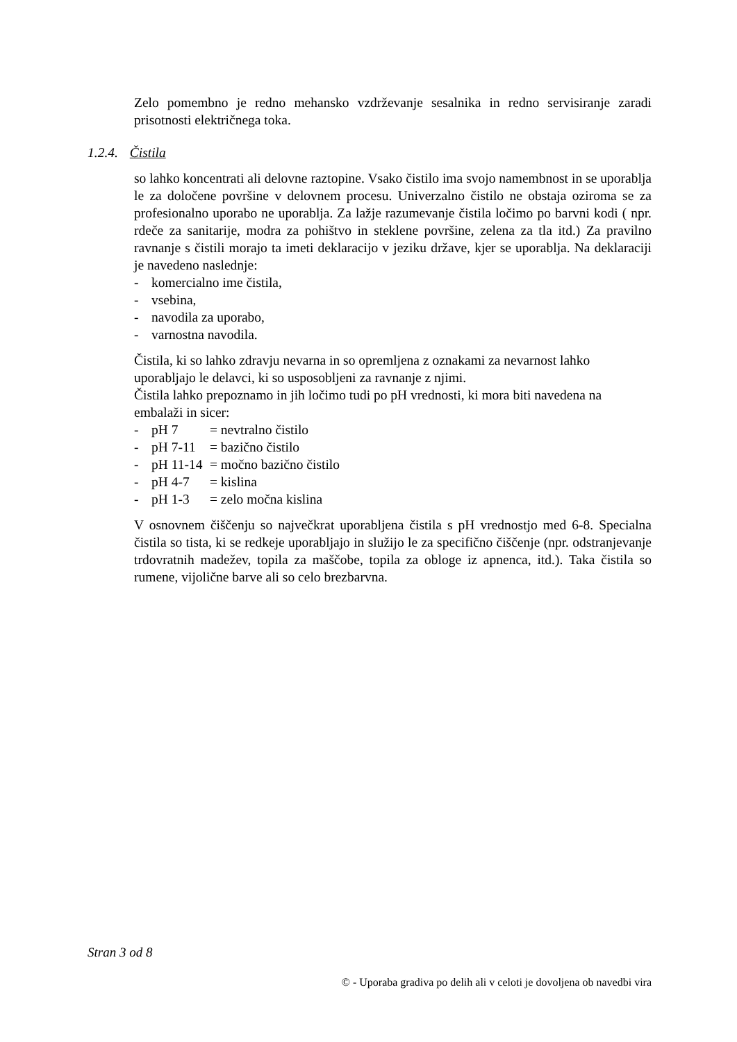Zelo pomembno je redno mehansko vzdrževanje sesalnika in redno servisiranje zaradi prisotnosti električnega toka.
1.2.4. Čistila
so lahko koncentrati ali delovne raztopine. Vsako čistilo ima svojo namembnost in se uporablja le za določene površine v delovnem procesu. Univerzalno čistilo ne obstaja oziroma se za profesionalno uporabo ne uporablja. Za lažje razumevanje čistila ločimo po barvni kodi ( npr. rdeče za sanitarije, modra za pohištvo in steklene površine, zelena za tla itd.) Za pravilno ravnanje s čistili morajo ta imeti deklaracijo v jeziku države, kjer se uporablja. Na deklaraciji je navedeno naslednje:
- komercialno ime čistila,
- vsebina,
- navodila za uporabo,
- varnostna navodila.
Čistila, ki so lahko zdravju nevarna in so opremljena z oznakami za nevarnost lahko uporabljajo le delavci, ki so usposobljeni za ravnanje z njimi.
Čistila lahko prepoznamo in jih ločimo tudi po pH vrednosti, ki mora biti navedena na embalaži in sicer:
- pH 7 = nevtralno čistilo
- pH 7-11 = bazično čistilo
- pH 11-14 = močno bazično čistilo
- pH 4-7 = kislina
- pH 1-3 = zelo močna kislina
V osnovnem čiščenju so največkrat uporabljena čistila s pH vrednostjo med 6-8. Specialna čistila so tista, ki se redkeje uporabljajo in služijo le za specifično čiščenje (npr. odstranjevanje trdovratnih madežev, topila za maščobe, topila za obloge iz apnenca, itd.). Taka čistila so rumene, vijolične barve ali so celo brezbarvna.
Stran 3 od 8
© - Uporaba gradiva po delih ali v celoti je dovoljena ob navedbi vira